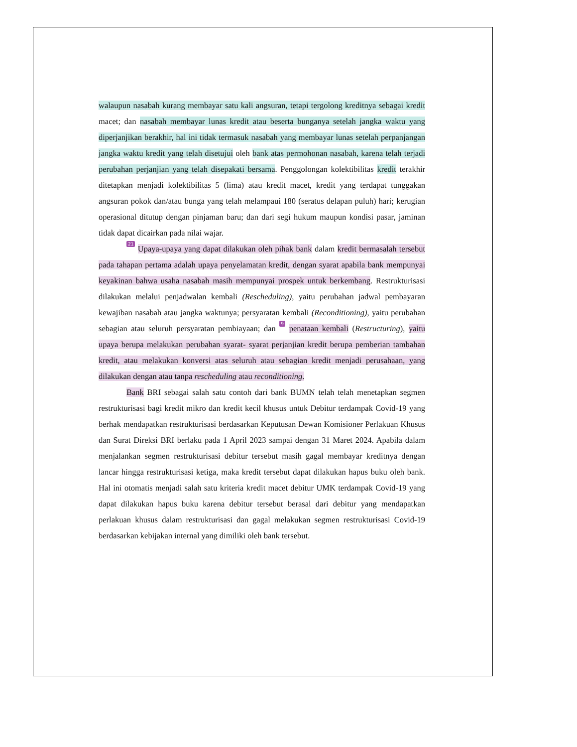walaupun nasabah kurang membayar satu kali angsuran, tetapi tergolong kreditnya sebagai kredit macet; dan nasabah membayar lunas kredit atau beserta bunganya setelah jangka waktu yang diperjanjikan berakhir, hal ini tidak termasuk nasabah yang membayar lunas setelah perpanjangan jangka waktu kredit yang telah disetujui oleh bank atas permohonan nasabah, karena telah terjadi perubahan perjanjian yang telah disepakati bersama. Penggolongan kolektibilitas kredit terakhir ditetapkan menjadi kolektibilitas 5 (lima) atau kredit macet, kredit yang terdapat tunggakan angsuran pokok dan/atau bunga yang telah melampaui 180 (seratus delapan puluh) hari; kerugian operasional ditutup dengan pinjaman baru; dan dari segi hukum maupun kondisi pasar, jaminan tidak dapat dicairkan pada nilai wajar.
21 Upaya-upaya yang dapat dilakukan oleh pihak bank dalam kredit bermasalah tersebut pada tahapan pertama adalah upaya penyelamatan kredit, dengan syarat apabila bank mempunyai keyakinan bahwa usaha nasabah masih mempunyai prospek untuk berkembang. Restrukturisasi dilakukan melalui penjadwalan kembali (Rescheduling), yaitu perubahan jadwal pembayaran kewajiban nasabah atau jangka waktunya; persyaratan kembali (Reconditioning), yaitu perubahan sebagian atau seluruh persyaratan pembiayaan; dan 9 penataan kembali (Restructuring), yaitu upaya berupa melakukan perubahan syarat- syarat perjanjian kredit berupa pemberian tambahan kredit, atau melakukan konversi atas seluruh atau sebagian kredit menjadi perusahaan, yang dilakukan dengan atau tanpa rescheduling atau reconditioning.
Bank BRI sebagai salah satu contoh dari bank BUMN telah telah menetapkan segmen restrukturisasi bagi kredit mikro dan kredit kecil khusus untuk Debitur terdampak Covid-19 yang berhak mendapatkan restrukturisasi berdasarkan Keputusan Dewan Komisioner Perlakuan Khusus dan Surat Direksi BRI berlaku pada 1 April 2023 sampai dengan 31 Maret 2024. Apabila dalam menjalankan segmen restrukturisasi debitur tersebut masih gagal membayar kreditnya dengan lancar hingga restrukturisasi ketiga, maka kredit tersebut dapat dilakukan hapus buku oleh bank. Hal ini otomatis menjadi salah satu kriteria kredit macet debitur UMK terdampak Covid-19 yang dapat dilakukan hapus buku karena debitur tersebut berasal dari debitur yang mendapatkan perlakuan khusus dalam restrukturisasi dan gagal melakukan segmen restrukturisasi Covid-19 berdasarkan kebijakan internal yang dimiliki oleh bank tersebut.